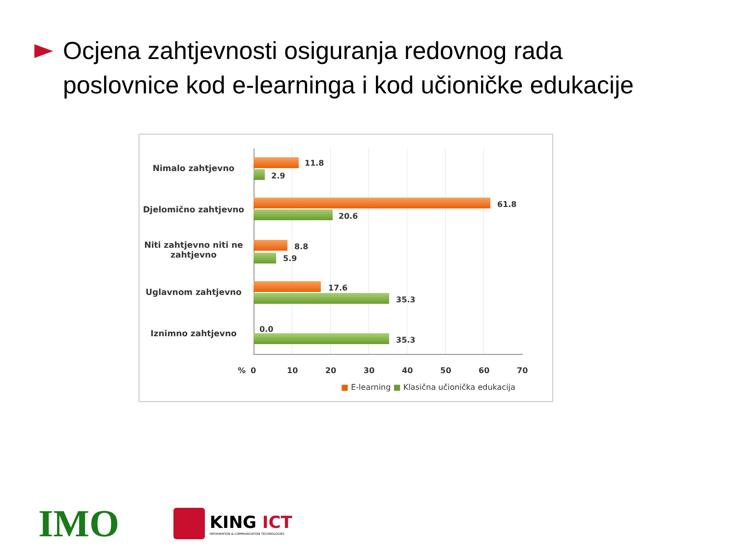Ocjena zahtjevnosti osiguranja redovnog rada
poslovnice kod e-learninga i kod učioničke edukacije
Nimalo zahtjevno
11.8
2.9
Djelomično zahtjevno
61.8
20.6
Niti zahtjevno niti ne zahtjevno
8.8
5.9
Uglavnom zahtjevno 17.6
35.3
Iznimno zahtjevno 0.0
35.3
% 0 10 20 30 40 50 60 70
■ E-learning ■ Klasična učionička edukacija
IMO
KING ICT
INFORMATION & COMMUNICATION TECHNOLOGIES